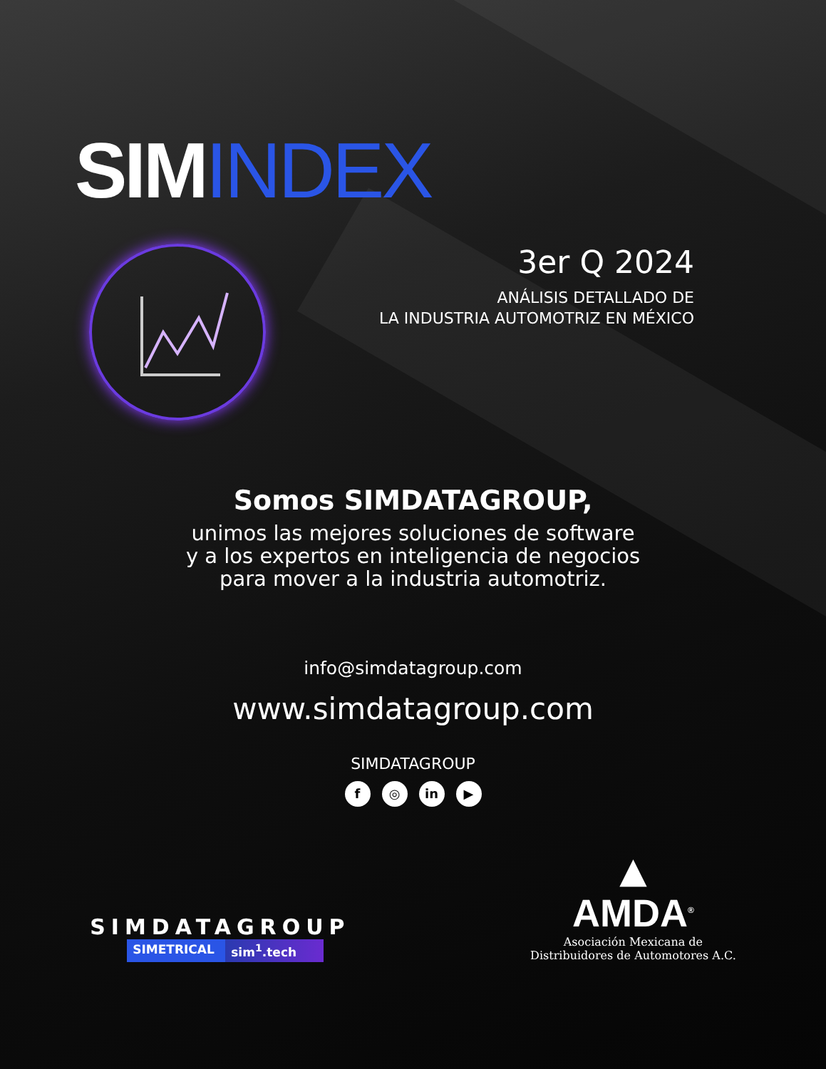SIMINDEX
3er Q 2024
ANÁLISIS DETALLADO DE
LA INDUSTRIA AUTOMOTRIZ EN MÉXICO
Somos SIMDATAGROUP,
unimos las mejores soluciones de software
y a los expertos en inteligencia de negocios
para mover a la industria automotriz.
info@simdatagroup.com
www.simdatagroup.com
SIMDATAGROUP
f ◎ in ▶
SIMDATAGROUP
SIMETRICAL sim<sup>1</sup>.tech
▲
AMDA<sup>®</sup>
Asociación Mexicana de
Distribuidores de Automotores A.C.